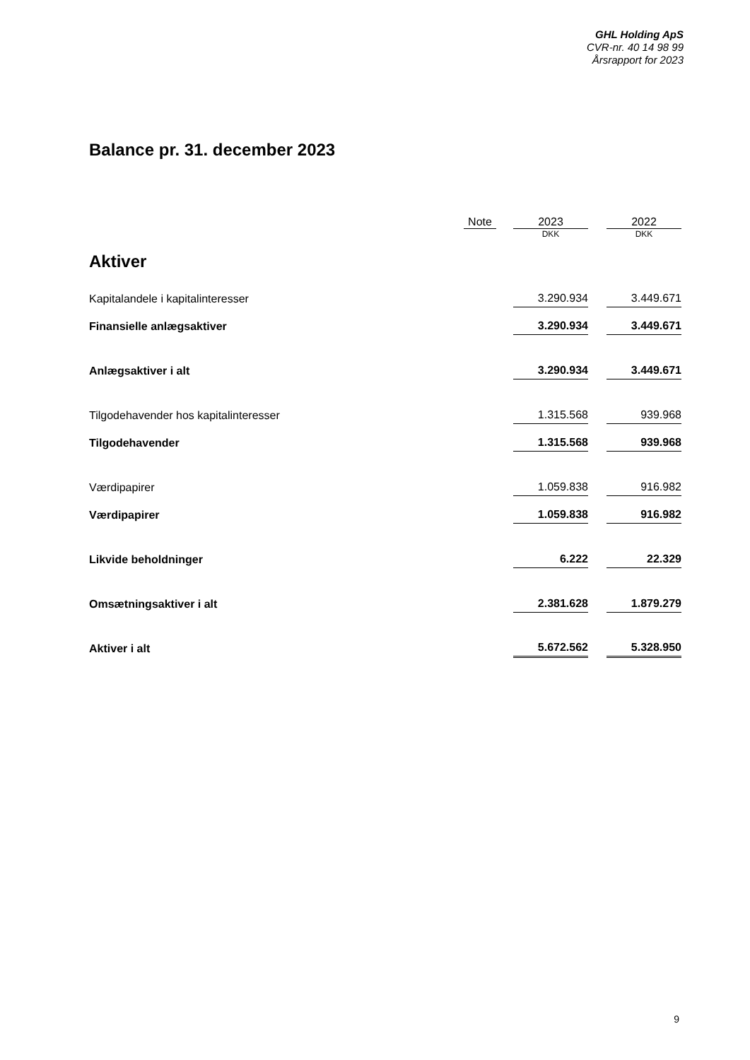GHL Holding ApS
CVR-nr. 40 14 98 99
Årsrapport for 2023
Balance pr. 31. december 2023
| | Note | | 2023 | | 2022 |
| --- | --- | --- | --- | --- | --- |
| | | | DKK | | DKK |
| Aktiver | | | | | |
| Kapitalandele i kapitalinteresser | | | 3.290.934 | | 3.449.671 |
| Finansielle anlægsaktiver | | | 3.290.934 | | 3.449.671 |
| Anlægsaktiver i alt | | | 3.290.934 | | 3.449.671 |
| Tilgodehavender hos kapitalinteresser | | | 1.315.568 | | 939.968 |
| Tilgodehavender | | | 1.315.568 | | 939.968 |
| Værdipapirer | | | 1.059.838 | | 916.982 |
| Værdipapirer | | | 1.059.838 | | 916.982 |
| Likvide beholdninger | | | 6.222 | | 22.329 |
| Omsætningsaktiver i alt | | | 2.381.628 | | 1.879.279 |
| Aktiver i alt | | | 5.672.562 | | 5.328.950 |
9